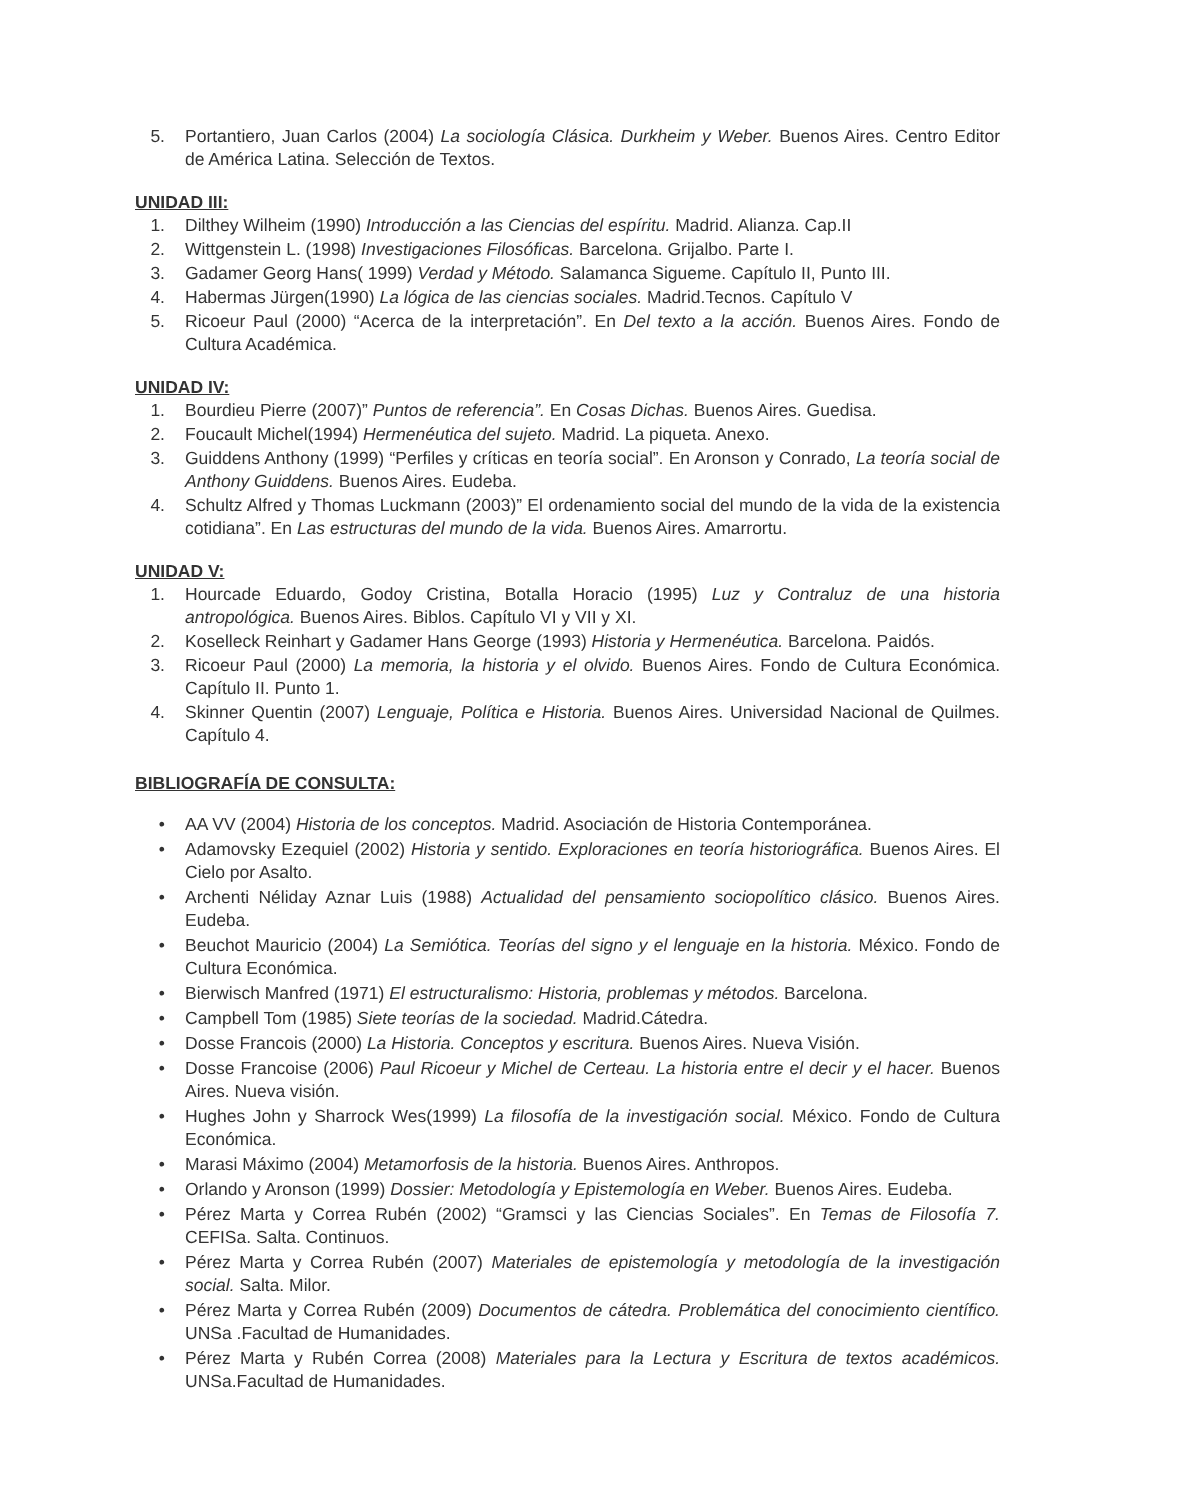5. Portantiero, Juan Carlos (2004) La sociología Clásica. Durkheim y Weber. Buenos Aires. Centro Editor de América Latina. Selección de Textos.
UNIDAD III:
1. Dilthey Wilheim (1990) Introducción a las Ciencias del espíritu. Madrid. Alianza. Cap.II
2. Wittgenstein L. (1998) Investigaciones Filosóficas. Barcelona. Grijalbo. Parte I.
3. Gadamer Georg Hans( 1999) Verdad y Método. Salamanca Sigueme. Capítulo II, Punto III.
4. Habermas Jürgen(1990) La lógica de las ciencias sociales. Madrid.Tecnos. Capítulo V
5. Ricoeur Paul (2000) “Acerca de la interpretación”. En Del texto a la acción. Buenos Aires. Fondo de Cultura Académica.
UNIDAD IV:
1. Bourdieu Pierre (2007)” Puntos de referencia”. En Cosas Dichas. Buenos Aires. Guedisa.
2. Foucault Michel(1994) Hermenéutica del sujeto. Madrid. La piqueta. Anexo.
3. Guiddens Anthony (1999) “Perfiles y críticas en teoría social”. En Aronson y Conrado, La teoría social de Anthony Guiddens. Buenos Aires. Eudeba.
4. Schultz Alfred y Thomas Luckmann (2003)” El ordenamiento social del mundo de la vida de la existencia cotidiana”. En Las estructuras del mundo de la vida. Buenos Aires. Amarrortu.
UNIDAD V:
1. Hourcade Eduardo, Godoy Cristina, Botalla Horacio (1995) Luz y Contraluz de una historia antropológica. Buenos Aires. Biblos. Capítulo VI y VII y XI.
2. Koselleck Reinhart y Gadamer Hans George (1993) Historia y Hermenéutica. Barcelona. Paidós.
3. Ricoeur Paul (2000) La memoria, la historia y el olvido. Buenos Aires. Fondo de Cultura Económica. Capítulo II. Punto 1.
4. Skinner Quentin (2007) Lenguaje, Política e Historia. Buenos Aires. Universidad Nacional de Quilmes. Capítulo 4.
BIBLIOGRAFÍA DE CONSULTA:
• AA VV (2004) Historia de los conceptos. Madrid. Asociación de Historia Contemporánea.
• Adamovsky Ezequiel (2002) Historia y sentido. Exploraciones en teoría historiográfica. Buenos Aires. El Cielo por Asalto.
• Archenti Néliday Aznar Luis (1988) Actualidad del pensamiento sociopolítico clásico. Buenos Aires. Eudeba.
• Beuchot Mauricio (2004) La Semiótica. Teorías del signo y el lenguaje en la historia. México. Fondo de Cultura Económica.
• Bierwisch Manfred (1971) El estructuralismo: Historia, problemas y métodos. Barcelona.
• Campbell Tom (1985) Siete teorías de la sociedad. Madrid.Cátedra.
• Dosse Francois (2000) La Historia. Conceptos y escritura. Buenos Aires. Nueva Visión.
• Dosse Francoise (2006) Paul Ricoeur y Michel de Certeau. La historia entre el decir y el hacer. Buenos Aires. Nueva visión.
• Hughes John y Sharrock Wes(1999) La filosofía de la investigación social. México. Fondo de Cultura Económica.
• Marasi Máximo (2004) Metamorfosis de la historia. Buenos Aires. Anthropos.
• Orlando y Aronson (1999) Dossier: Metodología y Epistemología en Weber. Buenos Aires. Eudeba.
• Pérez Marta y Correa Rubén (2002) “Gramsci y las Ciencias Sociales”. En Temas de Filosofía 7. CEFISa. Salta. Continuos.
• Pérez Marta y Correa Rubén (2007) Materiales de epistemología y metodología de la investigación social. Salta. Milor.
• Pérez Marta y Correa Rubén (2009) Documentos de cátedra. Problemática del conocimiento científico. UNSa .Facultad de Humanidades.
• Pérez Marta y Rubén Correa (2008) Materiales para la Lectura y Escritura de textos académicos. UNSa.Facultad de Humanidades.